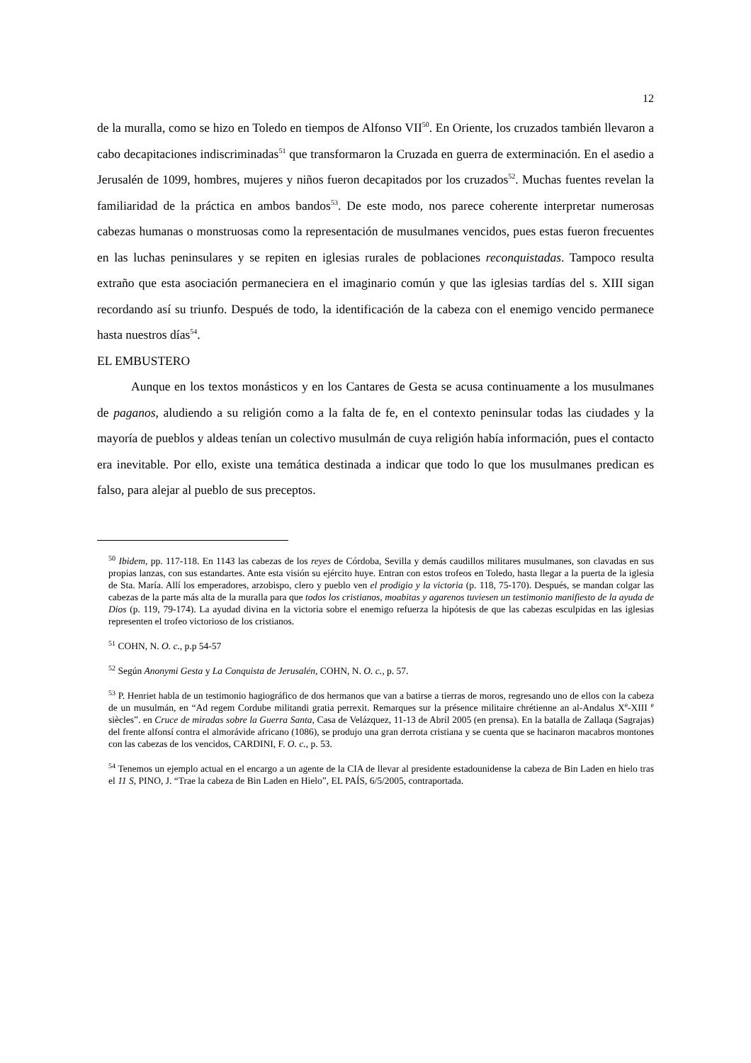12
de la muralla, como se hizo en Toledo en tiempos de Alfonso VII<sup>50</sup>. En Oriente, los cruzados también llevaron a cabo decapitaciones indiscriminadas<sup>51</sup> que transformaron la Cruzada en guerra de exterminación. En el asedio a Jerusalén de 1099, hombres, mujeres y niños fueron decapitados por los cruzados<sup>52</sup>. Muchas fuentes revelan la familiaridad de la práctica en ambos bandos<sup>53</sup>. De este modo, nos parece coherente interpretar numerosas cabezas humanas o monstruosas como la representación de musulmanes vencidos, pues estas fueron frecuentes en las luchas peninsulares y se repiten en iglesias rurales de poblaciones reconquistadas. Tampoco resulta extraño que esta asociación permaneciera en el imaginario común y que las iglesias tardías del s. XIII sigan recordando así su triunfo. Después de todo, la identificación de la cabeza con el enemigo vencido permanece hasta nuestros días<sup>54</sup>.
EL EMBUSTERO
Aunque en los textos monásticos y en los Cantares de Gesta se acusa continuamente a los musulmanes de paganos, aludiendo a su religión como a la falta de fe, en el contexto peninsular todas las ciudades y la mayoría de pueblos y aldeas tenían un colectivo musulmán de cuya religión había información, pues el contacto era inevitable. Por ello, existe una temática destinada a indicar que todo lo que los musulmanes predican es falso, para alejar al pueblo de sus preceptos.
<sup>50</sup> Ibidem, pp. 117-118. En 1143 las cabezas de los reyes de Córdoba, Sevilla y demás caudillos militares musulmanes, son clavadas en sus propias lanzas, con sus estandartes. Ante esta visión su ejército huye. Entran con estos trofeos en Toledo, hasta llegar a la puerta de la iglesia de Sta. María. Allí los emperadores, arzobispo, clero y pueblo ven el prodigio y la victoria (p. 118, 75-170). Después, se mandan colgar las cabezas de la parte más alta de la muralla para que todos los cristianos, moabitas y agarenos tuviesen un testimonio manifiesto de la ayuda de Dios (p. 119, 79-174). La ayudad divina en la victoria sobre el enemigo refuerza la hipótesis de que las cabezas esculpidas en las iglesias representen el trofeo victorioso de los cristianos.
<sup>51</sup> COHN, N. O. c., p.p 54-57
<sup>52</sup> Según Anonymi Gesta y La Conquista de Jerusalén, COHN, N. O. c., p. 57.
<sup>53</sup> P. Henriet habla de un testimonio hagiográfico de dos hermanos que van a batirse a tierras de moros, regresando uno de ellos con la cabeza de un musulmán, en “Ad regem Cordube militandi gratia perrexit. Remarques sur la présence militaire chrétienne an al-Andalus X<sup>e</sup>-XIII <sup>e</sup> siècles”. en Cruce de miradas sobre la Guerra Santa, Casa de Velázquez, 11-13 de Abril 2005 (en prensa). En la batalla de Zallaqa (Sagrajas) del frente alfonsí contra el almorávide africano (1086), se produjo una gran derrota cristiana y se cuenta que se hacinaron macabros montones con las cabezas de los vencidos, CARDINI, F. O. c., p. 53.
<sup>54</sup> Tenemos un ejemplo actual en el encargo a un agente de la CIA de llevar al presidente estadounidense la cabeza de Bin Laden en hielo tras el 11 S, PINO, J. “Trae la cabeza de Bin Laden en Hielo”, EL PAÍS, 6/5/2005, contraportada.